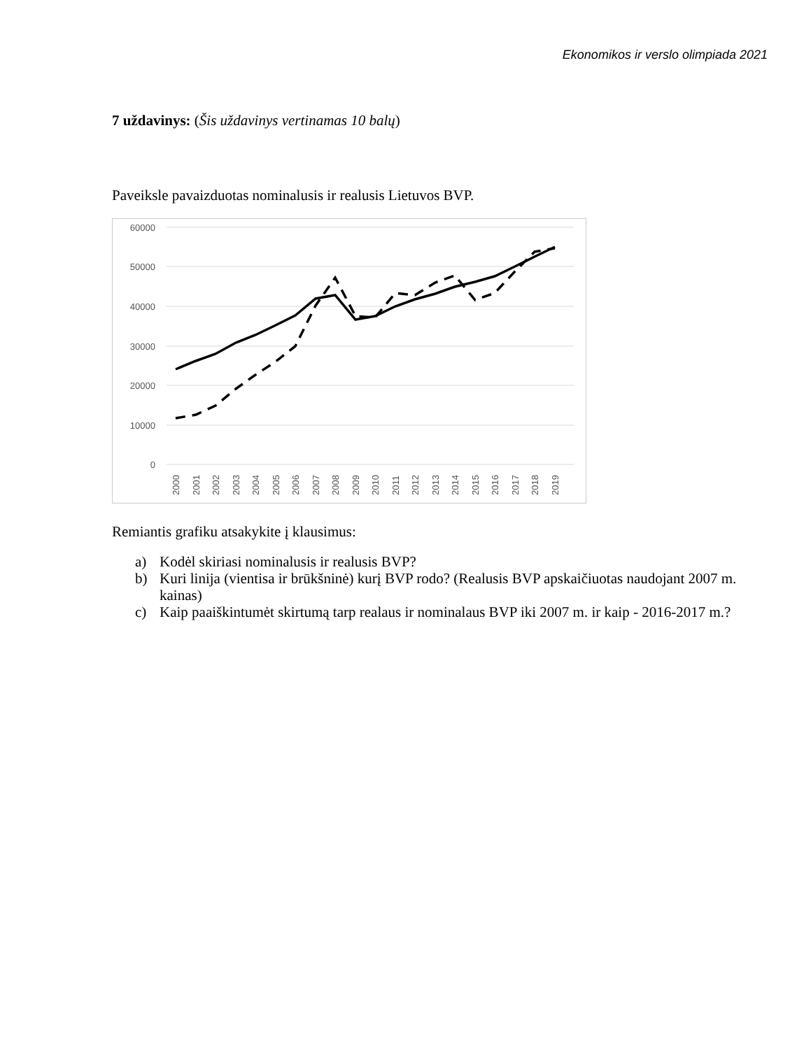Ekonomikos ir verslo olimpiada 2021
7 uždavinys: (Šis uždavinys vertinamas 10 balų)
Paveiksle pavaizduotas nominalusis ir realusis Lietuvos BVP.
60000
50000
40000
30000
20000
10000
0
2000
2001
2002
2003
2004
2005
2006
2007
2008
2009
2010
2011
2012
2013
2014
2015
2016
2017
2018
2019
Remiantis grafiku atsakykite į klausimus:
a) Kodėl skiriasi nominalusis ir realusis BVP?
b) Kuri linija (vientisa ir brūkšninė) kurį BVP rodo? (Realusis BVP apskaičiuotas naudojant 2007 m. kainas)
c) Kaip paaiškintumėt skirtumą tarp realaus ir nominalaus BVP iki 2007 m. ir kaip - 2016-2017 m.?